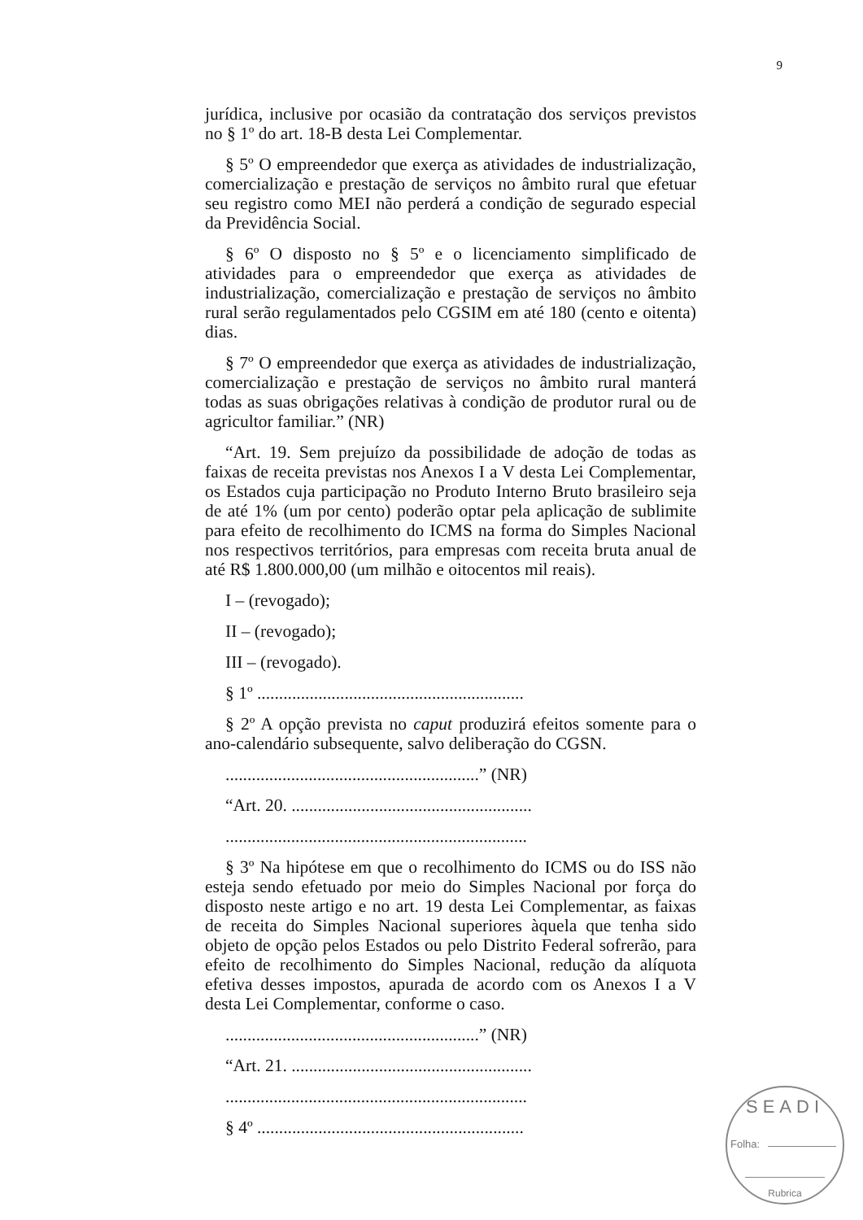9
jurídica, inclusive por ocasião da contratação dos serviços previstos no § 1º do art. 18-B desta Lei Complementar.
§ 5º O empreendedor que exerça as atividades de industrialização, comercialização e prestação de serviços no âmbito rural que efetuar seu registro como MEI não perderá a condição de segurado especial da Previdência Social.
§ 6º O disposto no § 5º e o licenciamento simplificado de atividades para o empreendedor que exerça as atividades de industrialização, comercialização e prestação de serviços no âmbito rural serão regulamentados pelo CGSIM em até 180 (cento e oitenta) dias.
§ 7º O empreendedor que exerça as atividades de industrialização, comercialização e prestação de serviços no âmbito rural manterá todas as suas obrigações relativas à condição de produtor rural ou de agricultor familiar.” (NR)
“Art. 19. Sem prejuízo da possibilidade de adoção de todas as faixas de receita previstas nos Anexos I a V desta Lei Complementar, os Estados cuja participação no Produto Interno Bruto brasileiro seja de até 1% (um por cento) poderão optar pela aplicação de sublimite para efeito de recolhimento do ICMS na forma do Simples Nacional nos respectivos territórios, para empresas com receita bruta anual de até R$ 1.800.000,00 (um milhão e oitocentos mil reais).
I – (revogado);
II – (revogado);
III – (revogado).
§ 1º .............................................................
§ 2º A opção prevista no caput produzirá efeitos somente para o ano-calendário subsequente, salvo deliberação do CGSN.
..........................................................” (NR)
“Art. 20. .......................................................
.....................................................................
§ 3º Na hipótese em que o recolhimento do ICMS ou do ISS não esteja sendo efetuado por meio do Simples Nacional por força do disposto neste artigo e no art. 19 desta Lei Complementar, as faixas de receita do Simples Nacional superiores àquela que tenha sido objeto de opção pelos Estados ou pelo Distrito Federal sofrerão, para efeito de recolhimento do Simples Nacional, redução da alíquota efetiva desses impostos, apurada de acordo com os Anexos I a V desta Lei Complementar, conforme o caso.
..........................................................” (NR)
“Art. 21. .......................................................
.....................................................................
§ 4º .............................................................
SEADI
Folha:
Rubrica